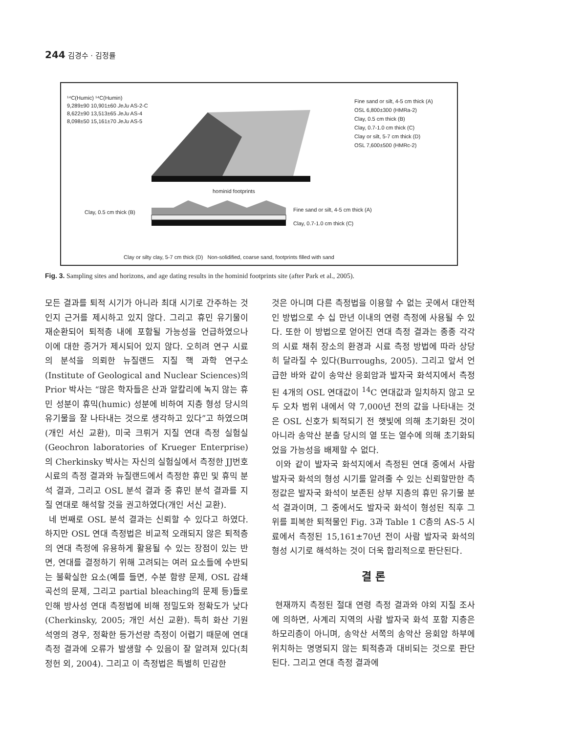244 김경수 · 김정률
¹⁴C(Humic) ¹⁴C(Humin)
9,289±90 10,901±60 JeJu AS-2-C
8,622±90 13,513±65 JeJu AS-4
8,098±50 15,161±70 JeJu AS-5
Fine sand or silt, 4-5 cm thick (A)
OSL 6,800±300 (HMRa-2)
Clay, 0.5 cm thick (B)
Clay, 0.7-1.0 cm thick (C)
Clay or silt, 5-7 cm thick (D)
OSL 7,600±500 (HMRc-2)
hominid footprints
Clay, 0.5 cm thick (B)
Fine sand or silt, 4-5 cm thick (A)
Clay, 0.7-1.0 cm thick (C)
Clay or silty clay, 5-7 cm thick (D) Non-solidified, coarse sand, footprints filled with sand
Fig. 3. Sampling sites and horizons, and age dating results in the hominid footprints site (after Park et al., 2005).
모든 결과를 퇴적 시기가 아니라 최대 시기로 간주하는 것인지 근거를 제시하고 있지 않다. 그리고 휴민 유기물이 재순환되어 퇴적층 내에 포함될 가능성을 언급하였으나 이에 대한 증거가 제시되어 있지 않다. 오히려 연구 시료의 분석을 의뢰한 뉴질랜드 지질 핵 과학 연구소(Institute of Geological and Nuclear Sciences)의 Prior 박사는 “많은 학자들은 산과 알칼리에 녹지 않는 휴민 성분이 휴믹(humic) 성분에 비하여 지층 형성 당시의 유기물을 잘 나타내는 것으로 생각하고 있다”고 하였으며(개인 서신 교환), 미국 크뤼거 지질 연대 측정 실험실(Geochron laboratories of Krueger Enterprise)의 Cherkinsky 박사는 자신의 실험실에서 측정한 JJ번호 시료의 측정 결과와 뉴질랜드에서 측정한 휴민 및 휴믹 분석 결과, 그리고 OSL 분석 결과 중 휴민 분석 결과를 지질 연대로 해석할 것을 권고하였다(개인 서신 교환).
네 번째로 OSL 분석 결과는 신뢰할 수 있다고 하였다. 하지만 OSL 연대 측정법은 비교적 오래되지 않은 퇴적층의 연대 측정에 유용하게 활용될 수 있는 장점이 있는 반면, 연대를 결정하기 위해 고려되는 여러 요소들에 수반되는 불확실한 요소(예를 들면, 수분 함량 문제, OSL 감쇄 곡선의 문제, 그리고 partial bleaching의 문제 등)들로 인해 방사성 연대 측정법에 비해 정밀도와 정확도가 낮다(Cherkinsky, 2005; 개인 서신 교환). 특히 화산 기원 석영의 경우, 정확한 등가선량 측정이 어렵기 때문에 연대 측정 결과에 오류가 발생할 수 있음이 잘 알려져 있다(최정헌 외, 2004). 그리고 이 측정법은 특별히 민감한
것은 아니며 다른 측정법을 이용할 수 없는 곳에서 대안적인 방법으로 수 십 만년 이내의 연령 측정에 사용될 수 있다. 또한 이 방법으로 얻어진 연대 측정 결과는 종종 각각의 시료 채취 장소의 환경과 시료 측정 방법에 따라 상당히 달라질 수 있다(Burroughs, 2005). 그리고 앞서 언급한 바와 같이 송악산 응회암과 발자국 화석지에서 측정된 4개의 OSL 연대값이 <sup>14</sup>C 연대값과 일치하지 않고 모두 오차 범위 내에서 약 7,000년 전의 값을 나타내는 것은 OSL 신호가 퇴적되기 전 햇빛에 의해 초기화된 것이 아니라 송악산 분출 당시의 열 또는 열수에 의해 초기화되었을 가능성을 배제할 수 없다.
이와 같이 발자국 화석지에서 측정된 연대 중에서 사람 발자국 화석의 형성 시기를 알려줄 수 있는 신뢰할만한 측정값은 발자국 화석이 보존된 상부 지층의 휴민 유기물 분석 결과이며, 그 중에서도 발자국 화석이 형성된 직후 그 위를 피복한 퇴적물인 Fig. 3과 Table 1 C층의 AS-5 시료에서 측정된 15,161±70년 전이 사람 발자국 화석의 형성 시기로 해석하는 것이 더욱 합리적으로 판단된다.
결 론
현재까지 측정된 절대 연령 측정 결과와 야외 지질 조사에 의하면, 사계리 지역의 사람 발자국 화석 포함 지층은 하모리층이 아니며, 송악산 서쪽의 송악산 응회암 하부에 위치하는 명명되지 않는 퇴적층과 대비되는 것으로 판단된다. 그리고 연대 측정 결과에